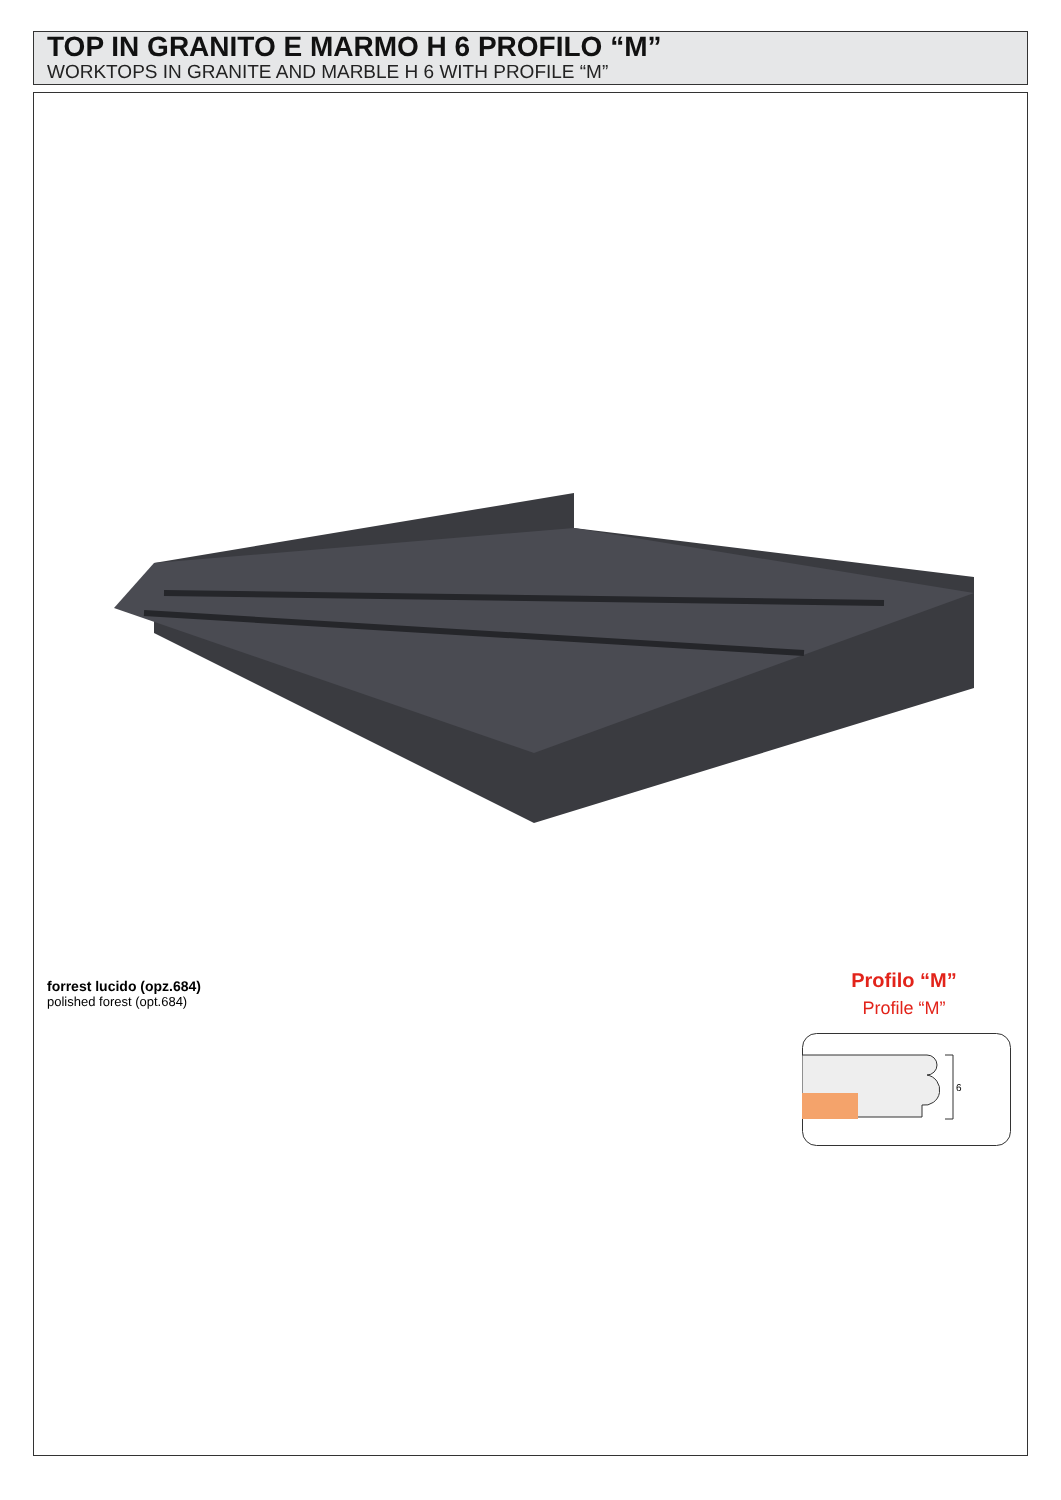TOP IN GRANITO E MARMO H 6 PROFILO “M”
WORKTOPS IN GRANITE AND MARBLE H 6 WITH PROFILE “M”
forrest lucido (opz.684)
polished forest (opt.684)
Profilo “M”
Profile “M”
6